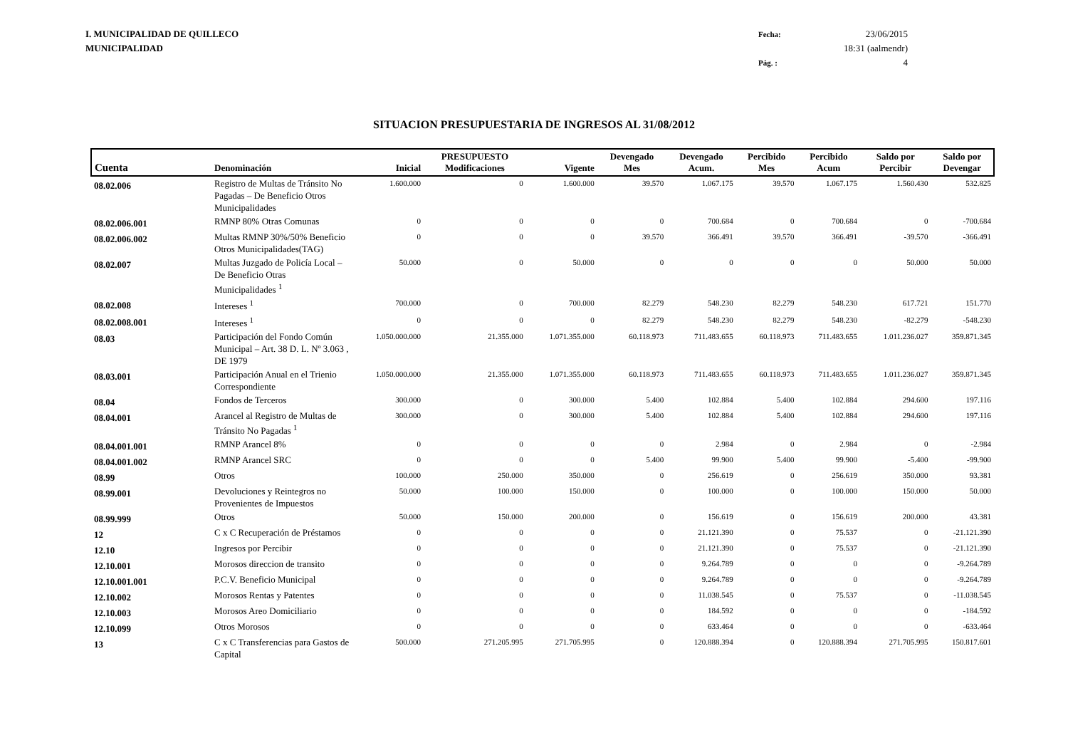I. MUNICIPALIDAD DE QUILLECO
MUNICIPALIDAD
Fecha: 23/06/2015 18:31 (aalmendr) Pág. : 4
SITUACION PRESUPUESTARIA DE INGRESOS AL 31/08/2012
| Cuenta | Denominación | Inicial | PRESUPUESTO Modificaciones | Vigente | Devengado Mes | Devengado Acum. | Percibido Mes | Percibido Acum | Saldo por Percibir | Saldo por Devengar |
| --- | --- | --- | --- | --- | --- | --- | --- | --- | --- | --- |
| 08.02.006 | Registro de Multas de Tránsito No Pagadas – De Beneficio Otros Municipalidades | 1.600.000 | 0 | 1.600.000 | 39.570 | 1.067.175 | 39.570 | 1.067.175 | 1.560.430 | 532.825 |
| 08.02.006.001 | RMNP 80% Otras Comunas | 0 | 0 | 0 | 0 | 700.684 | 0 | 700.684 | 0 | -700.684 |
| 08.02.006.002 | Multas RMNP 30%/50% Beneficio Otros Municipalidades(TAG) | 0 | 0 | 0 | 39.570 | 366.491 | 39.570 | 366.491 | -39.570 | -366.491 |
| 08.02.007 | Multas Juzgado de Policía Local – De Beneficio Otras Municipalidades <sup>1</sup> | 50.000 | 0 | 50.000 | 0 | 0 | 0 | 0 | 50.000 | 50.000 |
| 08.02.008 | Intereses <sup>1</sup> | 700.000 | 0 | 700.000 | 82.279 | 548.230 | 82.279 | 548.230 | 617.721 | 151.770 |
| 08.02.008.001 | Intereses <sup>1</sup> | 0 | 0 | 0 | 82.279 | 548.230 | 82.279 | 548.230 | -82.279 | -548.230 |
| 08.03 | Participación del Fondo Común Municipal – Art. 38 D. L. Nº 3.063 , DE 1979 | 1.050.000.000 | 21.355.000 | 1.071.355.000 | 60.118.973 | 711.483.655 | 60.118.973 | 711.483.655 | 1.011.236.027 | 359.871.345 |
| 08.03.001 | Participación Anual en el Trienio Correspondiente | 1.050.000.000 | 21.355.000 | 1.071.355.000 | 60.118.973 | 711.483.655 | 60.118.973 | 711.483.655 | 1.011.236.027 | 359.871.345 |
| 08.04 | Fondos de Terceros | 300.000 | 0 | 300.000 | 5.400 | 102.884 | 5.400 | 102.884 | 294.600 | 197.116 |
| 08.04.001 | Arancel al Registro de Multas de Tránsito No Pagadas <sup>1</sup> | 300.000 | 0 | 300.000 | 5.400 | 102.884 | 5.400 | 102.884 | 294.600 | 197.116 |
| 08.04.001.001 | RMNP Arancel 8% | 0 | 0 | 0 | 0 | 2.984 | 0 | 2.984 | 0 | -2.984 |
| 08.04.001.002 | RMNP Arancel SRC | 0 | 0 | 0 | 5.400 | 99.900 | 5.400 | 99.900 | -5.400 | -99.900 |
| 08.99 | Otros | 100.000 | 250.000 | 350.000 | 0 | 256.619 | 0 | 256.619 | 350.000 | 93.381 |
| 08.99.001 | Devoluciones y Reintegros no Provenientes de Impuestos | 50.000 | 100.000 | 150.000 | 0 | 100.000 | 0 | 100.000 | 150.000 | 50.000 |
| 08.99.999 | Otros | 50.000 | 150.000 | 200.000 | 0 | 156.619 | 0 | 156.619 | 200.000 | 43.381 |
| 12 | C x C Recuperación de Préstamos | 0 | 0 | 0 | 0 | 21.121.390 | 0 | 75.537 | 0 | -21.121.390 |
| 12.10 | Ingresos por Percibir | 0 | 0 | 0 | 0 | 21.121.390 | 0 | 75.537 | 0 | -21.121.390 |
| 12.10.001 | Morosos direccion de transito | 0 | 0 | 0 | 0 | 9.264.789 | 0 | 0 | 0 | -9.264.789 |
| 12.10.001.001 | P.C.V. Beneficio Municipal | 0 | 0 | 0 | 0 | 9.264.789 | 0 | 0 | 0 | -9.264.789 |
| 12.10.002 | Morosos Rentas y Patentes | 0 | 0 | 0 | 0 | 11.038.545 | 0 | 75.537 | 0 | -11.038.545 |
| 12.10.003 | Morosos Areo Domiciliario | 0 | 0 | 0 | 0 | 184.592 | 0 | 0 | 0 | -184.592 |
| 12.10.099 | Otros Morosos | 0 | 0 | 0 | 0 | 633.464 | 0 | 0 | 0 | -633.464 |
| 13 | C x C Transferencias para Gastos de Capital | 500.000 | 271.205.995 | 271.705.995 | 0 | 120.888.394 | 0 | 120.888.394 | 271.705.995 | 150.817.601 |